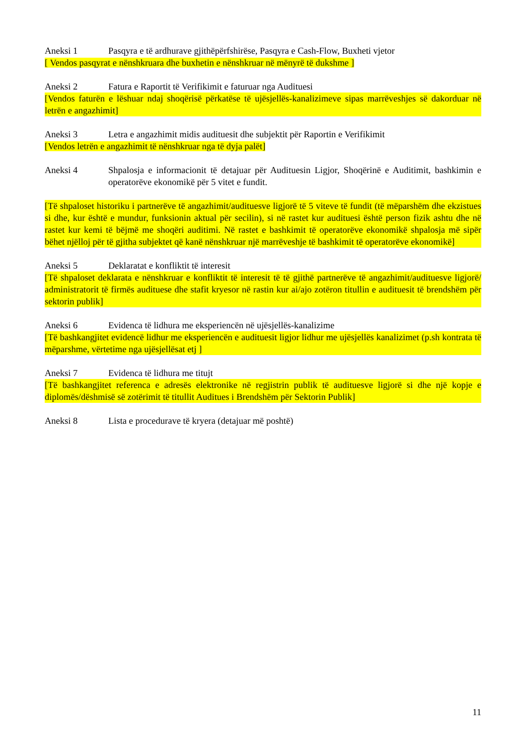Aneksi 1 Pasqyra e të ardhurave gjithëpërfshirëse, Pasqyra e Cash-Flow, Buxheti vjetor
[ Vendos pasqyrat e nënshkruara dhe buxhetin e nënshkruar në mënyrë të dukshme ]
Aneksi 2 Fatura e Raportit të Verifikimit e faturuar nga Audituesi
[Vendos faturën e lëshuar ndaj shoqërisë përkatëse të ujësjellës-kanalizimeve sipas marrëveshjes së dakorduar në letrën e angazhimit]
Aneksi 3 Letra e angazhimit midis audituesit dhe subjektit për Raportin e Verifikimit
[Vendos letrën e angazhimit të nënshkruar nga të dyja palët]
Aneksi 4 Shpalosja e informacionit të detajuar për Audituesin Ligjor, Shoqërinë e Auditimit, bashkimin e operatorëve ekonomikë për 5 vitet e fundit.
[Të shpaloset historiku i partnerëve të angazhimit/audituesve ligjorë të 5 viteve të fundit (të mëparshëm dhe ekzistues si dhe, kur është e mundur, funksionin aktual për secilin), si në rastet kur audituesi është person fizik ashtu dhe në rastet kur kemi të bëjmë me shoqëri auditimi. Në rastet e bashkimit të operatorëve ekonomikë shpalosja më sipër bëhet njëlloj për të gjitha subjektet që kanë nënshkruar një marrëveshje të bashkimit të operatorëve ekonomikë]
Aneksi 5 Deklaratat e konfliktit të interesit
[Të shpaloset deklarata e nënshkruar e konfliktit të interesit të të gjithë partnerëve të angazhimit/audituesve ligjorë/ administratorit të firmës audituese dhe stafit kryesor në rastin kur ai/ajo zotëron titullin e audituesit të brendshëm për sektorin publik]
Aneksi 6 Evidenca të lidhura me eksperiencën në ujësjellës-kanalizime
[Të bashkangjitet evidencë lidhur me eksperiencën e audituesit ligjor lidhur me ujësjellës kanalizimet (p.sh kontrata të mëparshme, vërtetime nga ujësjellësat etj ]
Aneksi 7 Evidenca të lidhura me titujt
[Të bashkangjitet referenca e adresës elektronike në regjistrin publik të audituesve ligjorë si dhe një kopje e diplomës/dëshmisë së zotërimit të titullit Auditues i Brendshëm për Sektorin Publik]
Aneksi 8 Lista e procedurave të kryera (detajuar më poshtë)
11